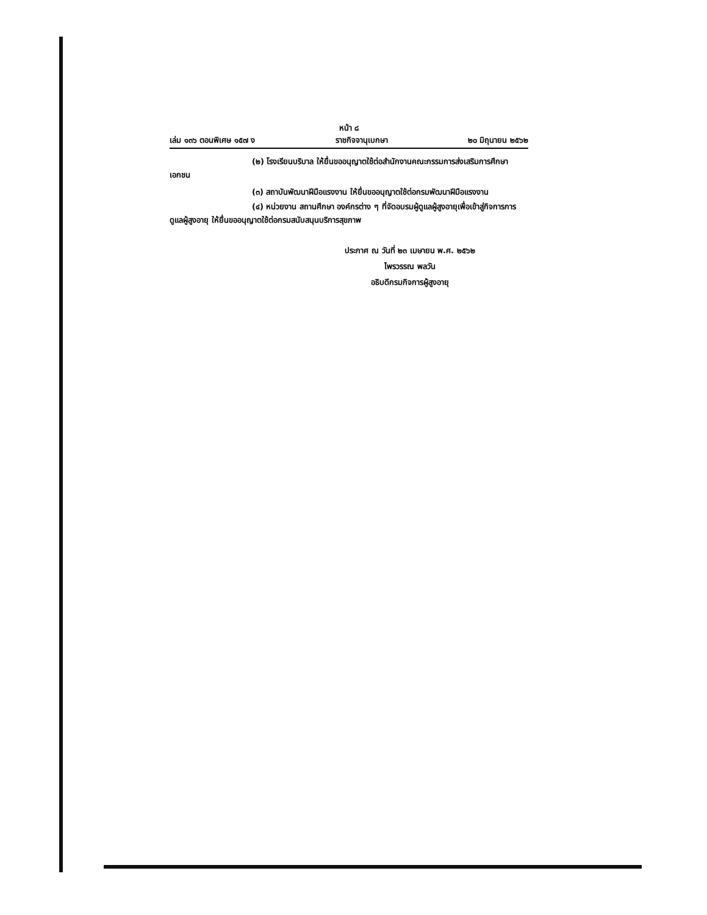หน้า ๘
เล่ม ๑๓๖ ตอนพิเศษ ๑๕๗ ง ราชกิจจานุเบกษา ๒๐ มิถุนายน ๒๕๖๒
(๒) โรงเรียนบริบาล ให้ยื่นขออนุญาตใช้ต่อสำนักงานคณะกรรมการส่งเสริมการศึกษาเอกชน
(๓) สถาบันพัฒนาฝีมือแรงงาน ให้ยื่นขออนุญาตใช้ต่อกรมพัฒนาฝีมือแรงงาน
(๔) หน่วยงาน สถานศึกษา องค์กรต่าง ๆ ที่จัดอบรมผู้ดูแลผู้สูงอายุเพื่อเข้าสู่กิจการการดูแลผู้สูงอายุ ให้ยื่นขออนุญาตใช้ต่อกรมสนับสนุนบริการสุขภาพ
ประกาศ ณ วันที่ ๒๓ เมษายน พ.ศ. ๒๕๖๒
ไพรวรรณ พลวัน
อธิบดีกรมกิจการผู้สูงอายุ